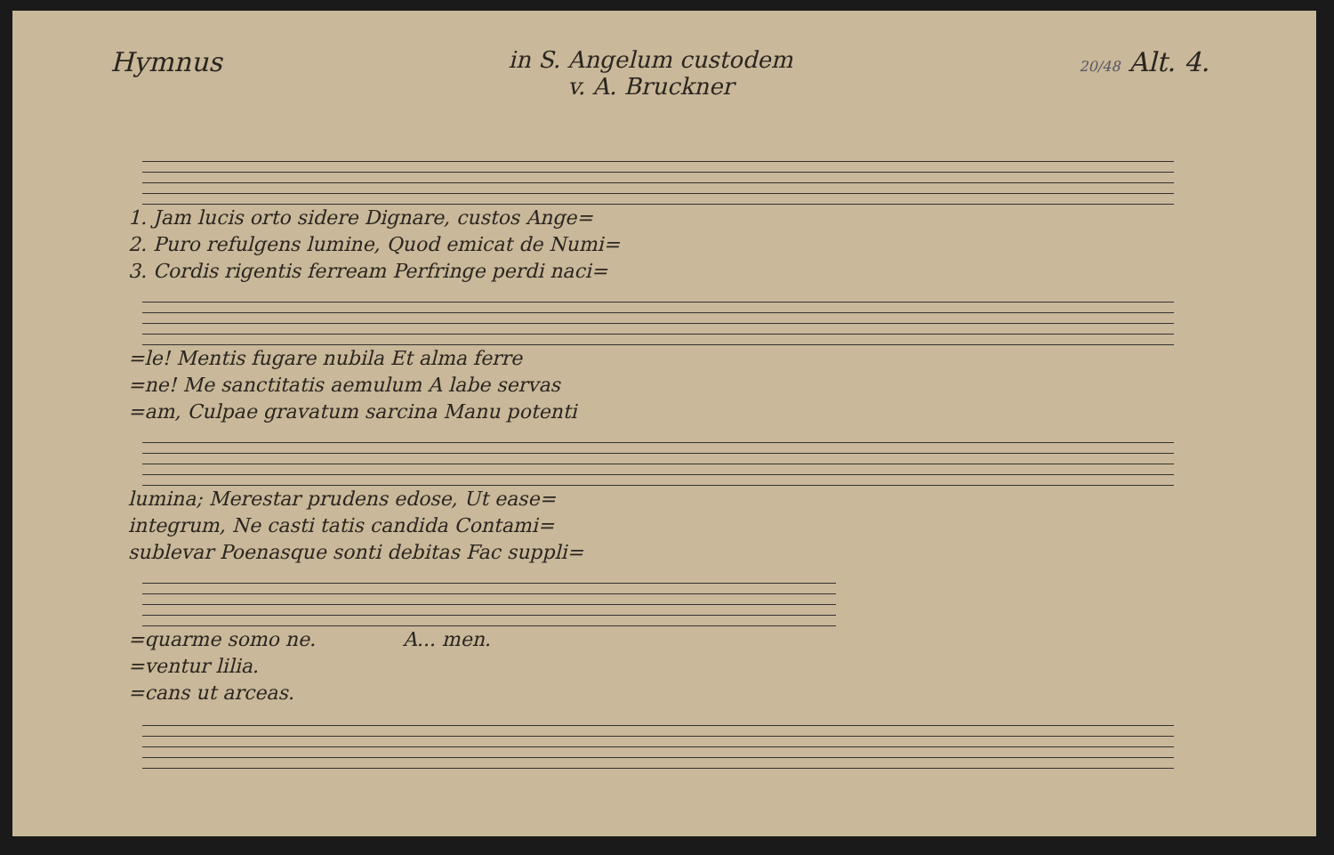Hymnus
in S. Angelum custodem
v. A. Bruckner
20/48 Alt. 4.
1. Jam lucis orto sidere Dignare, custos Ange=
2. Puro refulgens lumine, Quod emicat de Numi=
3. Cordis rigentis ferream Perfringe perdi naci=
=le! Mentis fugare nubila Et alma ferre
=ne! Me sanctitatis aemulum A labe servas
=am, Culpae gravatum sarcina Manu potenti
lumina; Merestar prudens edose, Ut ease=
integrum, Ne casti tatis candida Contami=
sublevar Poenasque sonti debitas Fac suppli=
=quarme somo ne. A... men.
=ventur lilia.
=cans ut arceas.